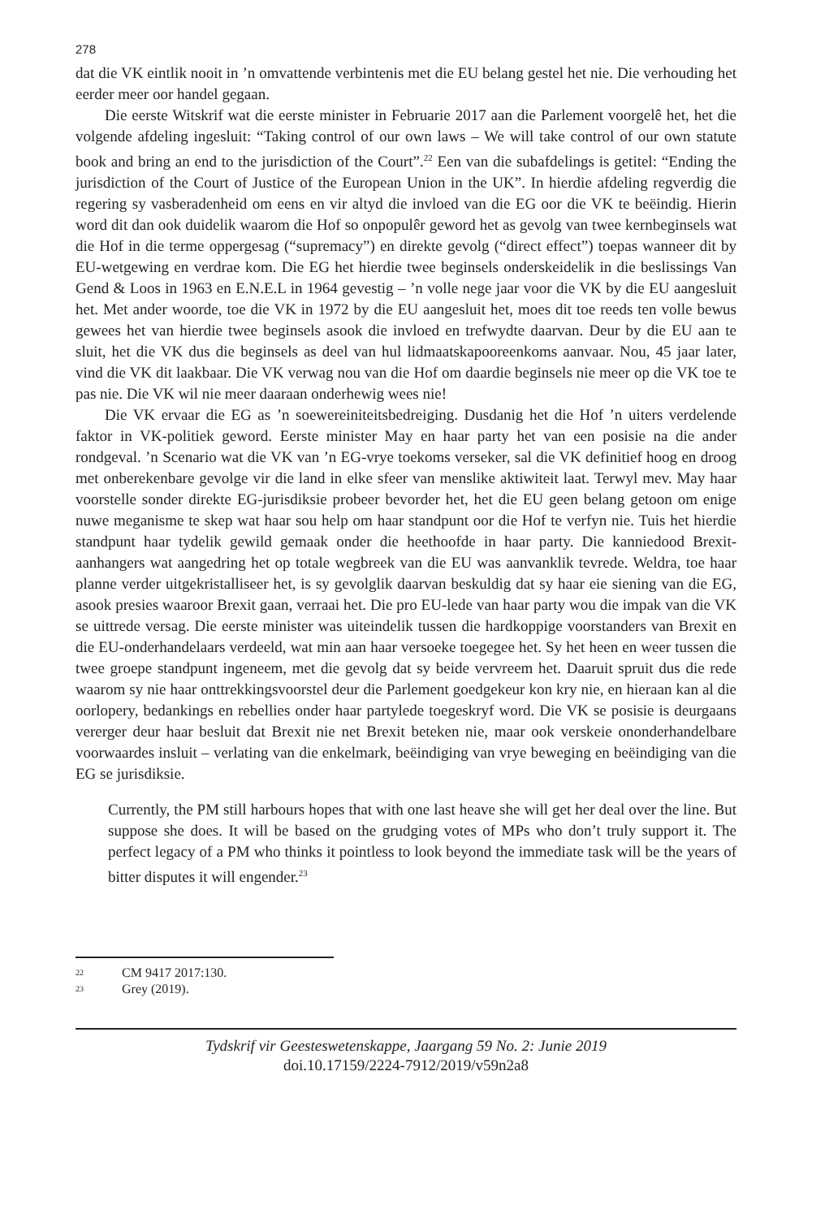278
dat die VK eintlik nooit in ’n omvattende verbintenis met die EU belang gestel het nie. Die verhouding het eerder meer oor handel gegaan.
Die eerste Witskrif wat die eerste minister in Februarie 2017 aan die Parlement voorgelê het, het die volgende afdeling ingesluit: “Taking control of our own laws – We will take control of our own statute book and bring an end to the jurisdiction of the Court”.<sup>22</sup> Een van die subafdelings is getitel: “Ending the jurisdiction of the Court of Justice of the European Union in the UK”. In hierdie afdeling regverdig die regering sy vasberadenheid om eens en vir altyd die invloed van die EG oor die VK te beëindig. Hierin word dit dan ook duidelik waarom die Hof so onpopulêr geword het as gevolg van twee kernbeginsels wat die Hof in die terme oppergesag (“supremacy”) en direkte gevolg (“direct effect”) toepas wanneer dit by EU-wetgewing en verdrae kom. Die EG het hierdie twee beginsels onderskeidelik in die beslissings Van Gend & Loos in 1963 en E.N.E.L in 1964 gevestig – ’n volle nege jaar voor die VK by die EU aangesluit het. Met ander woorde, toe die VK in 1972 by die EU aangesluit het, moes dit toe reeds ten volle bewus gewees het van hierdie twee beginsels asook die invloed en trefwydte daarvan. Deur by die EU aan te sluit, het die VK dus die beginsels as deel van hul lidmaatskapooreenkoms aanvaar. Nou, 45 jaar later, vind die VK dit laakbaar. Die VK verwag nou van die Hof om daardie beginsels nie meer op die VK toe te pas nie. Die VK wil nie meer daaraan onderhewig wees nie!
Die VK ervaar die EG as ’n soewereiniteitsbedreiging. Dusdanig het die Hof ’n uiters verdelende faktor in VK-politiek geword. Eerste minister May en haar party het van een posisie na die ander rondgeval. ’n Scenario wat die VK van ’n EG-vrye toekoms verseker, sal die VK definitief hoog en droog met onberekenbare gevolge vir die land in elke sfeer van menslike aktiwiteit laat. Terwyl mev. May haar voorstelle sonder direkte EG-jurisdiksie probeer bevorder het, het die EU geen belang getoon om enige nuwe meganisme te skep wat haar sou help om haar standpunt oor die Hof te verfyn nie. Tuis het hierdie standpunt haar tydelik gewild gemaak onder die heethoofde in haar party. Die kanniedood Brexit-aanhangers wat aangedring het op totale wegbreek van die EU was aanvanklik tevrede. Weldra, toe haar planne verder uitgekristalliseer het, is sy gevolglik daarvan beskuldig dat sy haar eie siening van die EG, asook presies waaroor Brexit gaan, verraai het. Die pro EU-lede van haar party wou die impak van die VK se uittrede versag. Die eerste minister was uiteindelik tussen die hardkoppige voorstanders van Brexit en die EU-onderhandelaars verdeeld, wat min aan haar versoeke toegegee het. Sy het heen en weer tussen die twee groepe standpunt ingeneem, met die gevolg dat sy beide vervreem het. Daaruit spruit dus die rede waarom sy nie haar onttrekkingsvoorstel deur die Parlement goedgekeur kon kry nie, en hieraan kan al die oorlopery, bedankings en rebellies onder haar partylede toegeskryf word. Die VK se posisie is deurgaans vererger deur haar besluit dat Brexit nie net Brexit beteken nie, maar ook verskeie ononderhandelbare voorwaardes insluit – verlating van die enkelmark, beëindiging van vrye beweging en beëindiging van die EG se jurisdiksie.
Currently, the PM still harbours hopes that with one last heave she will get her deal over the line. But suppose she does. It will be based on the grudging votes of MPs who don’t truly support it. The perfect legacy of a PM who thinks it pointless to look beyond the immediate task will be the years of bitter disputes it will engender.<sup>23</sup>
<sup>22</sup> CM 9417 2017:130.
<sup>23</sup> Grey (2019).
Tydskrif vir Geesteswetenskappe, Jaargang 59 No. 2: Junie 2019
doi.10.17159/2224-7912/2019/v59n2a8